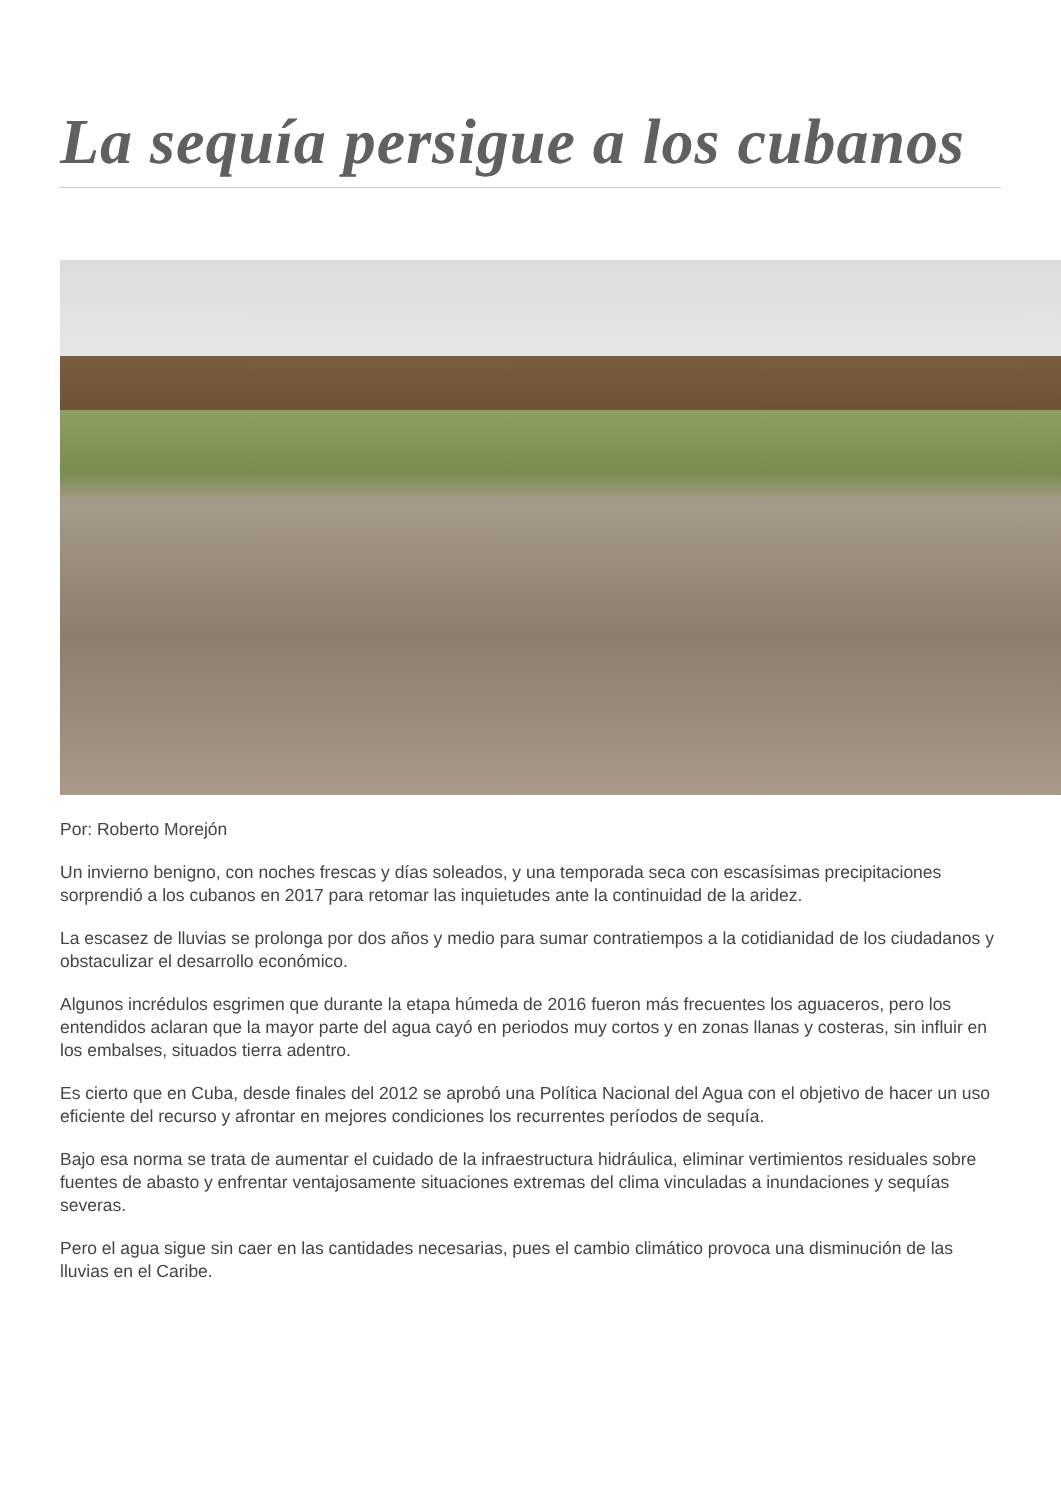La sequía persigue a los cubanos
Por: Roberto Morejón
Un invierno benigno, con noches frescas y días soleados, y una temporada seca con escasísimas precipitaciones sorprendió a los cubanos en 2017 para retomar las inquietudes ante la continuidad de la aridez.
La escasez de lluvias se prolonga por dos años y medio para sumar contratiempos a la cotidianidad de los ciudadanos y obstaculizar el desarrollo económico.
Algunos incrédulos esgrimen que durante la etapa húmeda de 2016 fueron más frecuentes los aguaceros, pero los entendidos aclaran que la mayor parte del agua cayó en periodos muy cortos y en zonas llanas y costeras, sin influir en los embalses, situados tierra adentro.
Es cierto que en Cuba, desde finales del 2012 se aprobó una Política Nacional del Agua con el objetivo de hacer un uso eficiente del recurso y afrontar en mejores condiciones los recurrentes períodos de sequía.
Bajo esa norma se trata de aumentar el cuidado de la infraestructura hidráulica, eliminar vertimientos residuales sobre fuentes de abasto y enfrentar ventajosamente situaciones extremas del clima vinculadas a inundaciones y sequías severas.
Pero el agua sigue sin caer en las cantidades necesarias, pues el cambio climático provoca una disminución de las lluvias en el Caribe.